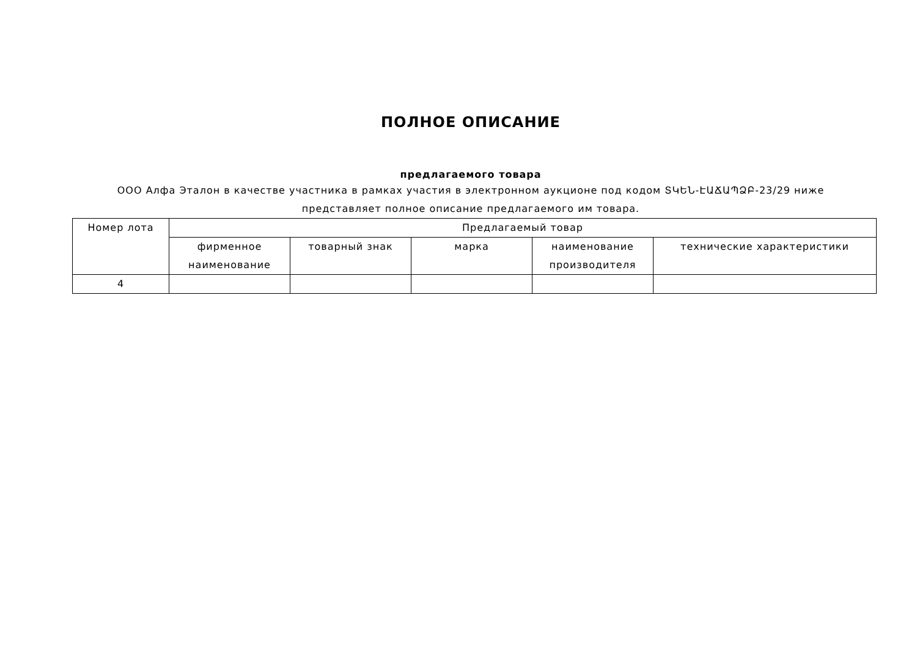ПОЛНОЕ ОПИСАНИЕ
предлагаемого товара
ООО Алфа Эталон в качестве участника в рамках участия в электронном аукционе под кодом ՏԿԵՆ-ԷԱՃԱՊՁԲ-23/29 ниже
представляет полное описание предлагаемого им товара.
| Номер лота | Предлагаемый товар | | | | |
| --- | --- | --- | --- | --- | --- |
| | фирменное наименование | товарный знак | марка | наименование производителя | технические характеристики |
| 4 | | | | | |